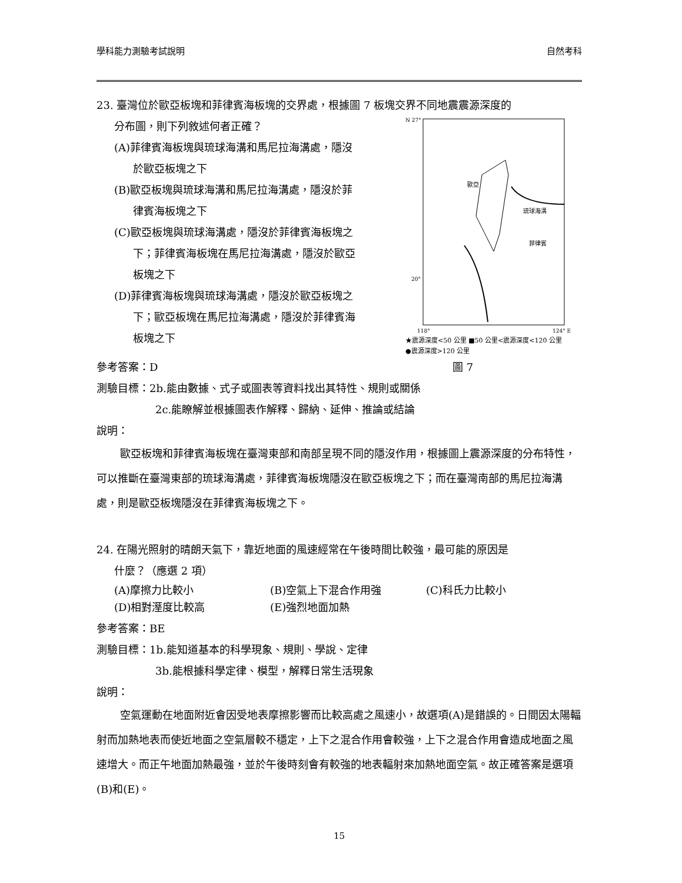學科能力測驗考試說明 自然考科
23. 臺灣位於歐亞板塊和菲律賓海板塊的交界處，根據圖 7 板塊交界不同地震震源深度的
分布圖，則下列敘述何者正確？
(A)菲律賓海板塊與琉球海溝和馬尼拉海溝處，隱沒
於歐亞板塊之下
(B)歐亞板塊與琉球海溝和馬尼拉海溝處，隱沒於菲
律賓海板塊之下
(C)歐亞板塊與琉球海溝處，隱沒於菲律賓海板塊之
下；菲律賓海板塊在馬尼拉海溝處，隱沒於歐亞
板塊之下
(D)菲律賓海板塊與琉球海溝處，隱沒於歐亞板塊之
下；歐亞板塊在馬尼拉海溝處，隱沒於菲律賓海
板塊之下
N 27°
20°
118°
124° E
歐亞
琉球海溝
菲律賓
★震源深度<50 公里 ■50 公里<震源深度<120 公里
●震源深度>120 公里
參考答案：D 圖 7
測驗目標：2b.能由數據、式子或圖表等資料找出其特性、規則或關係
2c.能瞭解並根據圖表作解釋、歸納、延伸、推論或結論
說明：
歐亞板塊和菲律賓海板塊在臺灣東部和南部呈現不同的隱沒作用，根據圖上震源深度的分布特性，可以推斷在臺灣東部的琉球海溝處，菲律賓海板塊隱沒在歐亞板塊之下；而在臺灣南部的馬尼拉海溝處，則是歐亞板塊隱沒在菲律賓海板塊之下。
24. 在陽光照射的晴朗天氣下，靠近地面的風速經常在午後時間比較強，最可能的原因是
什麼？（應選 2 項）
(A)摩擦力比較小 (B)空氣上下混合作用強 (C)科氏力比較小
(D)相對溼度比較高 (E)強烈地面加熱
參考答案：BE
測驗目標：1b.能知道基本的科學現象、規則、學說、定律
3b.能根據科學定律、模型，解釋日常生活現象
說明：
空氣運動在地面附近會因受地表摩擦影響而比較高處之風速小，故選項(A)是錯誤的。日間因太陽輻射而加熱地表而使近地面之空氣層較不穩定，上下之混合作用會較強，上下之混合作用會造成地面之風速增大。而正午地面加熱最強，並於午後時刻會有較強的地表輻射來加熱地面空氣。故正確答案是選項(B)和(E)。
15